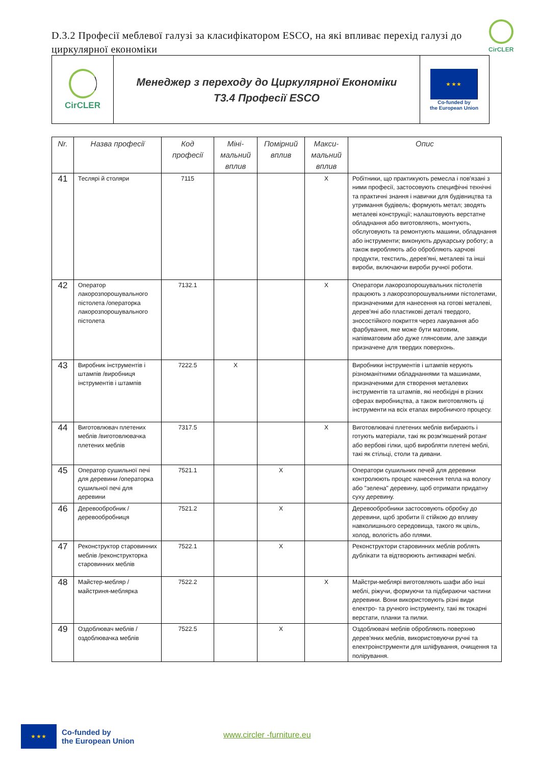D.3.2 Професії меблевої галузі за класифікатором ESCO, на які впливає перехід галузі до циркулярної економіки
CirCLER
CirCLER
Менеджер з переходу до Циркулярної Економіки
T3.4 Професії ESCO
★ ★ ★
Co-funded by
the European Union
| Nr. | Назва професії | Код професії | Міні-мальний вплив | Помірний вплив | Макси-мальний вплив | Опис |
| --- | --- | --- | --- | --- | --- | --- |
| 41 | Теслярі й столяри | 7115 | | | X | Робітники, що практикують ремесла і пов'язані з ними професії, застосовують специфічні технічні та практичні знання і навички для будівництва та утримання будівель; формують метал; зводять металеві конструкції; налаштовують верстатне обладнання або виготовляють, монтують, обслуговують та ремонтують машини, обладнання або інструменти; виконують друкарську роботу; а також виробляють або обробляють харчові продукти, текстиль, дерев'яні, металеві та інші вироби, включаючи вироби ручної роботи. |
| 42 | Оператор лакорозпорошувального пістолета /операторка лакорозпорошувального пістолета | 7132.1 | | | X | Оператори лакорозпорошувальних пістолетів працюють з лакорозпорошувальними пістолетами, призначеними для нанесення на готові металеві, дерев'яні або пластикові деталі твердого, зносостійкого покриття через лакування або фарбування, яке може бути матовим, напівматовим або дуже глянсовим, але завжди призначене для твердих поверхонь. |
| 43 | Виробник інструментів і штампів /виробниця інструментів і штампів | 7222.5 | X | | | Виробники інструментів і штампів керують різноманітними обладнаннями та машинами, призначеними для створення металевих інструментів та штампів, які необхідні в різних сферах виробництва, а також виготовляють ці інструменти на всіх етапах виробничого процесу. |
| 44 | Виготовлювач плетених меблів /виготовлювачка плетених меблів | 7317.5 | | | X | Виготовлювачі плетених меблів вибирають і готують матеріали, такі як розм'якшений ротанг або вербові гілки, щоб виробляти плетені меблі, такі як стільці, столи та дивани. |
| 45 | Оператор сушильної печі для деревини /операторка сушильної печі для деревини | 7521.1 | | X | | Оператори сушильних печей для деревини контролюють процес нанесення тепла на вологу або "зелена" деревину, щоб отримати придатну суху деревину. |
| 46 | Деревообробник /деревообробниця | 7521.2 | | X | | Деревообробники застосовують обробку до деревини, щоб зробити її стійкою до впливу навколишнього середовища, такого як цвіль, холод, вологість або плями. |
| 47 | Реконструктор старовинних меблів /реконструкторка старовинних меблів | 7522.1 | | X | | Реконструктори старовинних меблів роблять дублікати та відтворюють антикварні меблі. |
| 48 | Майстер-мебляр /майстриня-меблярка | 7522.2 | | | X | Майстри-меблярі виготовляють шафи або інші меблі, ріжучи, формуючи та підбираючи частини деревини. Вони використовують різні види електро- та ручного інструменту, такі як токарні верстати, планки та пилки. |
| 49 | Оздоблювач меблів /оздоблювачка меблів | 7522.5 | | X | | Оздоблювачі меблів обробляють поверхню дерев'яних меблів, використовуючи ручні та електроінструменти для шліфування, очищення та полірування. |
★ ★ ★
Co-funded by
the European Union
www.circler -furniture.eu